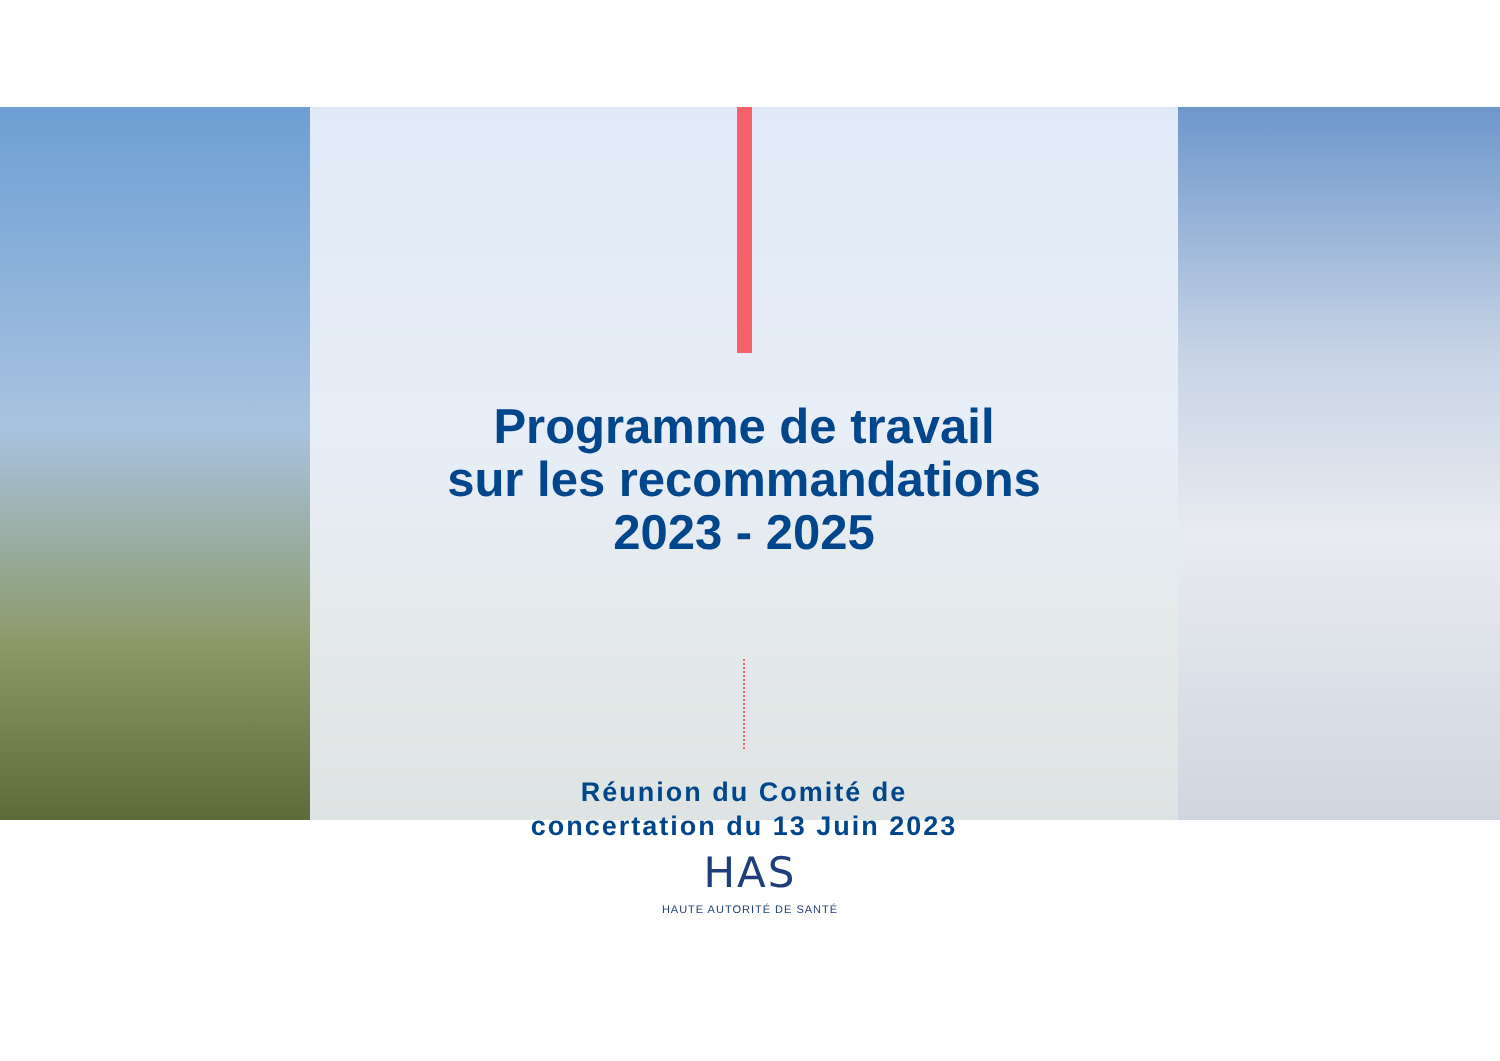Programme de travail
sur les recommandations
2023 - 2025
Réunion du Comité de
concertation du 13 Juin 2023
HAS
HAUTE AUTORITÉ DE SANTÉ